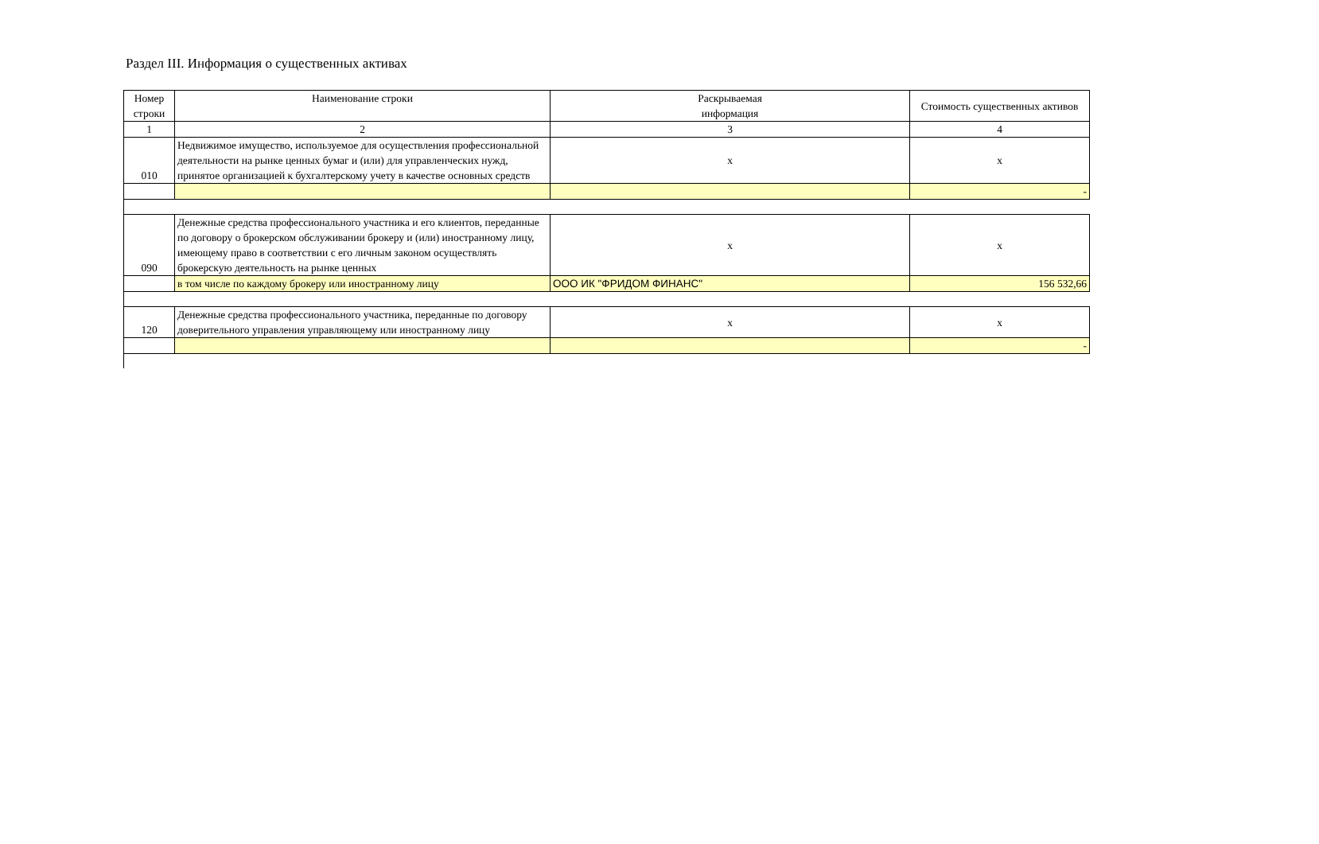Раздел III. Информация о существенных активах
| Номер строки | Наименование строки | Раскрываемая информация | Стоимость существенных активов |
| 1 | 2 | 3 | 4 |
| 010 | Недвижимое имущество, используемое для осуществления профессиональной деятельности на рынке ценных бумаг и (или) для управленческих нужд, принятое организацией к бухгалтерскому учету в качестве основных средств | x | x |
| | | | - |
| 090 | Денежные средства профессионального участника и его клиентов, переданные по договору о брокерском обслуживании брокеру и (или) иностранному лицу, имеющему право в соответствии с его личным законом осуществлять брокерскую деятельность на рынке ценных | x | x |
| | в том числе по каждому брокеру или иностранному лицу | ООО ИК "ФРИДОМ ФИНАНС" | 156 532,66 |
| 120 | Денежные средства профессионального участника, переданные по договору доверительного управления управляющему или иностранному лицу | x | x |
| | | | - |